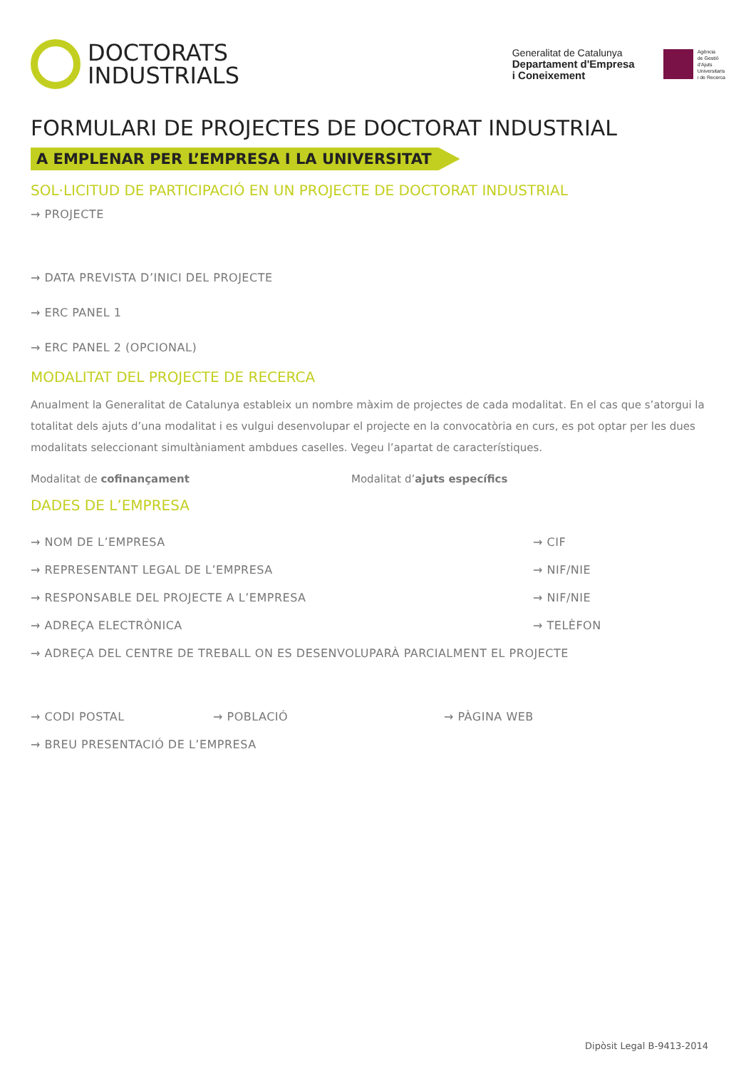DOCTORATS
INDUSTRIALS
Generalitat de Catalunya
Departament d'Empresa
i Coneixement
Agència
de Gestió
d'Ajuts
Universitaris
i de Recerca
FORMULARI DE PROJECTES DE DOCTORAT INDUSTRIAL
A EMPLENAR PER L’EMPRESA I LA UNIVERSITAT
SOL·LICITUD DE PARTICIPACIÓ EN UN PROJECTE DE DOCTORAT INDUSTRIAL
→ PROJECTE
→ DATA PREVISTA D’INICI DEL PROJECTE
→ ERC PANEL 1
→ ERC PANEL 2 (OPCIONAL)
MODALITAT DEL PROJECTE DE RECERCA
Anualment la Generalitat de Catalunya estableix un nombre màxim de projectes de cada modalitat. En el cas que s’atorgui la totalitat dels ajuts d’una modalitat i es vulgui desenvolupar el projecte en la convocatòria en curs, es pot optar per les dues modalitats seleccionant simultàniament ambdues caselles. Vegeu l’apartat de característiques.
Modalitat de cofinançament Modalitat d’ajuts específics
DADES DE L’EMPRESA
→ NOM DE L’EMPRESA → CIF
→ REPRESENTANT LEGAL DE L’EMPRESA → NIF/NIE
→ RESPONSABLE DEL PROJECTE A L’EMPRESA → NIF/NIE
→ ADREÇA ELECTRÒNICA → TELÈFON
→ ADREÇA DEL CENTRE DE TREBALL ON ES DESENVOLUPARÀ PARCIALMENT EL PROJECTE
→ CODI POSTAL → POBLACIÓ → PÀGINA WEB
→ BREU PRESENTACIÓ DE L’EMPRESA
Dipòsit Legal B-9413-2014